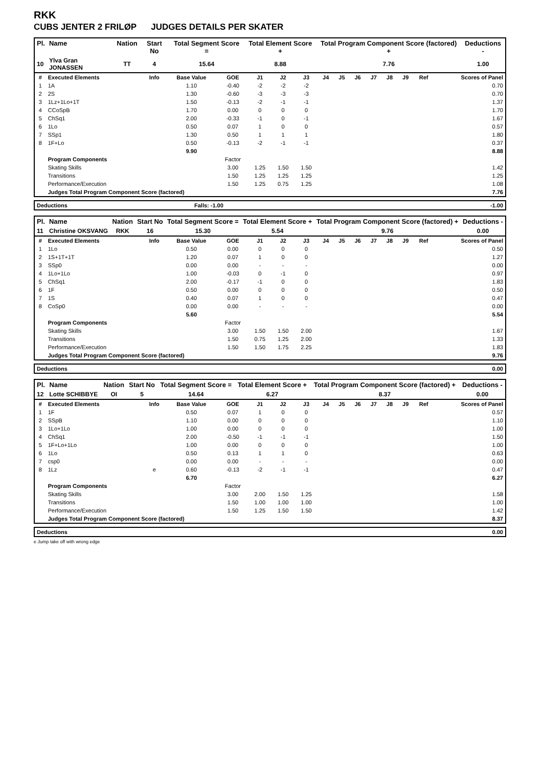RKK
CUBS JENTER 2 FRILØP JUDGES DETAILS PER SKATER
| Pl. | Name | Nation | Start No | Total Segment Score = | Total Element Score + | Total Program Component Score (factored) + | Deductions - |
| --- | --- | --- | --- | --- | --- | --- | --- |
| 10 | Ylva Gran JONASSEN | TT | 4 | 15.64 | 8.88 | 7.76 | 1.00 |
| # | Executed Elements | Info | Base Value | GOE | J1 | J2 | J3 | J4 | J5 | J6 | J7 | J8 | J9 | Ref | Scores of Panel |
| --- | --- | --- | --- | --- | --- | --- | --- | --- | --- | --- | --- | --- | --- | --- | --- |
| 1 | 1A | | 1.10 | -0.40 | -2 | -2 | -2 | | | | | | | | 0.70 |
| 2 | 2S | | 1.30 | -0.60 | -3 | -3 | -3 | | | | | | | | 0.70 |
| 3 | 1Lz+1Lo+1T | | 1.50 | -0.13 | -2 | -1 | -1 | | | | | | | | 1.37 |
| 4 | CCoSpB | | 1.70 | 0.00 | 0 | 0 | 0 | | | | | | | | 1.70 |
| 5 | ChSq1 | | 2.00 | -0.33 | -1 | 0 | -1 | | | | | | | | 1.67 |
| 6 | 1Lo | | 0.50 | 0.07 | 1 | 0 | 0 | | | | | | | | 0.57 |
| 7 | SSp1 | | 1.30 | 0.50 | 1 | 1 | 1 | | | | | | | | 1.80 |
| 8 | 1F+Lo | | 0.50 | -0.13 | -2 | -1 | -1 | | | | | | | | 0.37 |
| | | | 9.90 | | | | | | | | | | | | 8.88 |
| | Program Components | | | Factor | | | | | | | | | | | |
| | Skating Skills | | | 3.00 | 1.25 | 1.50 | 1.50 | | | | | | | | 1.42 |
| | Transitions | | | 1.50 | 1.25 | 1.25 | 1.25 | | | | | | | | 1.25 |
| | Performance/Execution | | | 1.50 | 1.25 | 0.75 | 1.25 | | | | | | | | 1.08 |
| | Judges Total Program Component Score (factored) | | | | | | | | | | | | | | 7.76 |
| Deductions | Falls: -1.00 | -1.00 |
| Pl. | Name | Nation | Start No | Total Segment Score = | Total Element Score + | Total Program Component Score (factored) + | Deductions - |
| --- | --- | --- | --- | --- | --- | --- | --- |
| 11 | Christine OKSVANG | RKK | 16 | 15.30 | 5.54 | 9.76 | 0.00 |
| # | Executed Elements | Info | Base Value | GOE | J1 | J2 | J3 | J4 | J5 | J6 | J7 | J8 | J9 | Ref | Scores of Panel |
| --- | --- | --- | --- | --- | --- | --- | --- | --- | --- | --- | --- | --- | --- | --- | --- |
| 1 | 1Lo | | 0.50 | 0.00 | 0 | 0 | 0 | | | | | | | | 0.50 |
| 2 | 1S+1T+1T | | 1.20 | 0.07 | 1 | 0 | 0 | | | | | | | | 1.27 |
| 3 | SSp0 | | 0.00 | 0.00 | - | - | - | | | | | | | | 0.00 |
| 4 | 1Lo+1Lo | | 1.00 | -0.03 | 0 | -1 | 0 | | | | | | | | 0.97 |
| 5 | ChSq1 | | 2.00 | -0.17 | -1 | 0 | 0 | | | | | | | | 1.83 |
| 6 | 1F | | 0.50 | 0.00 | 0 | 0 | 0 | | | | | | | | 0.50 |
| 7 | 1S | | 0.40 | 0.07 | 1 | 0 | 0 | | | | | | | | 0.47 |
| 8 | CoSp0 | | 0.00 | 0.00 | - | - | - | | | | | | | | 0.00 |
| | | | 5.60 | | | | | | | | | | | | 5.54 |
| | Program Components | | | Factor | | | | | | | | | | | |
| | Skating Skills | | | 3.00 | 1.50 | 1.50 | 2.00 | | | | | | | | 1.67 |
| | Transitions | | | 1.50 | 0.75 | 1.25 | 2.00 | | | | | | | | 1.33 |
| | Performance/Execution | | | 1.50 | 1.50 | 1.75 | 2.25 | | | | | | | | 1.83 |
| | Judges Total Program Component Score (factored) | | | | | | | | | | | | | | 9.76 |
| Deductions | 0.00 |
| Pl. | Name | Nation | Start No | Total Segment Score = | Total Element Score + | Total Program Component Score (factored) + | Deductions - |
| --- | --- | --- | --- | --- | --- | --- | --- |
| 12 | Lotte SCHIBBYE | OI | 5 | 14.64 | 6.27 | 8.37 | 0.00 |
| # | Executed Elements | Info | Base Value | GOE | J1 | J2 | J3 | J4 | J5 | J6 | J7 | J8 | J9 | Ref | Scores of Panel |
| --- | --- | --- | --- | --- | --- | --- | --- | --- | --- | --- | --- | --- | --- | --- | --- |
| 1 | 1F | | 0.50 | 0.07 | 1 | 0 | 0 | | | | | | | | 0.57 |
| 2 | SSpB | | 1.10 | 0.00 | 0 | 0 | 0 | | | | | | | | 1.10 |
| 3 | 1Lo+1Lo | | 1.00 | 0.00 | 0 | 0 | 0 | | | | | | | | 1.00 |
| 4 | ChSq1 | | 2.00 | -0.50 | -1 | -1 | -1 | | | | | | | | 1.50 |
| 5 | 1F+Lo+1Lo | | 1.00 | 0.00 | 0 | 0 | 0 | | | | | | | | 1.00 |
| 6 | 1Lo | | 0.50 | 0.13 | 1 | 1 | 0 | | | | | | | | 0.63 |
| 7 | csp0 | | 0.00 | 0.00 | - | - | - | | | | | | | | 0.00 |
| 8 | 1Lz | e | 0.60 | -0.13 | -2 | -1 | -1 | | | | | | | | 0.47 |
| | | | 6.70 | | | | | | | | | | | | 6.27 |
| | Program Components | | | Factor | | | | | | | | | | | |
| | Skating Skills | | | 3.00 | 2.00 | 1.50 | 1.25 | | | | | | | | 1.58 |
| | Transitions | | | 1.50 | 1.00 | 1.00 | 1.00 | | | | | | | | 1.00 |
| | Performance/Execution | | | 1.50 | 1.25 | 1.50 | 1.50 | | | | | | | | 1.42 |
| | Judges Total Program Component Score (factored) | | | | | | | | | | | | | | 8.37 |
| Deductions | 0.00 |
e Jump take off with wrong edge